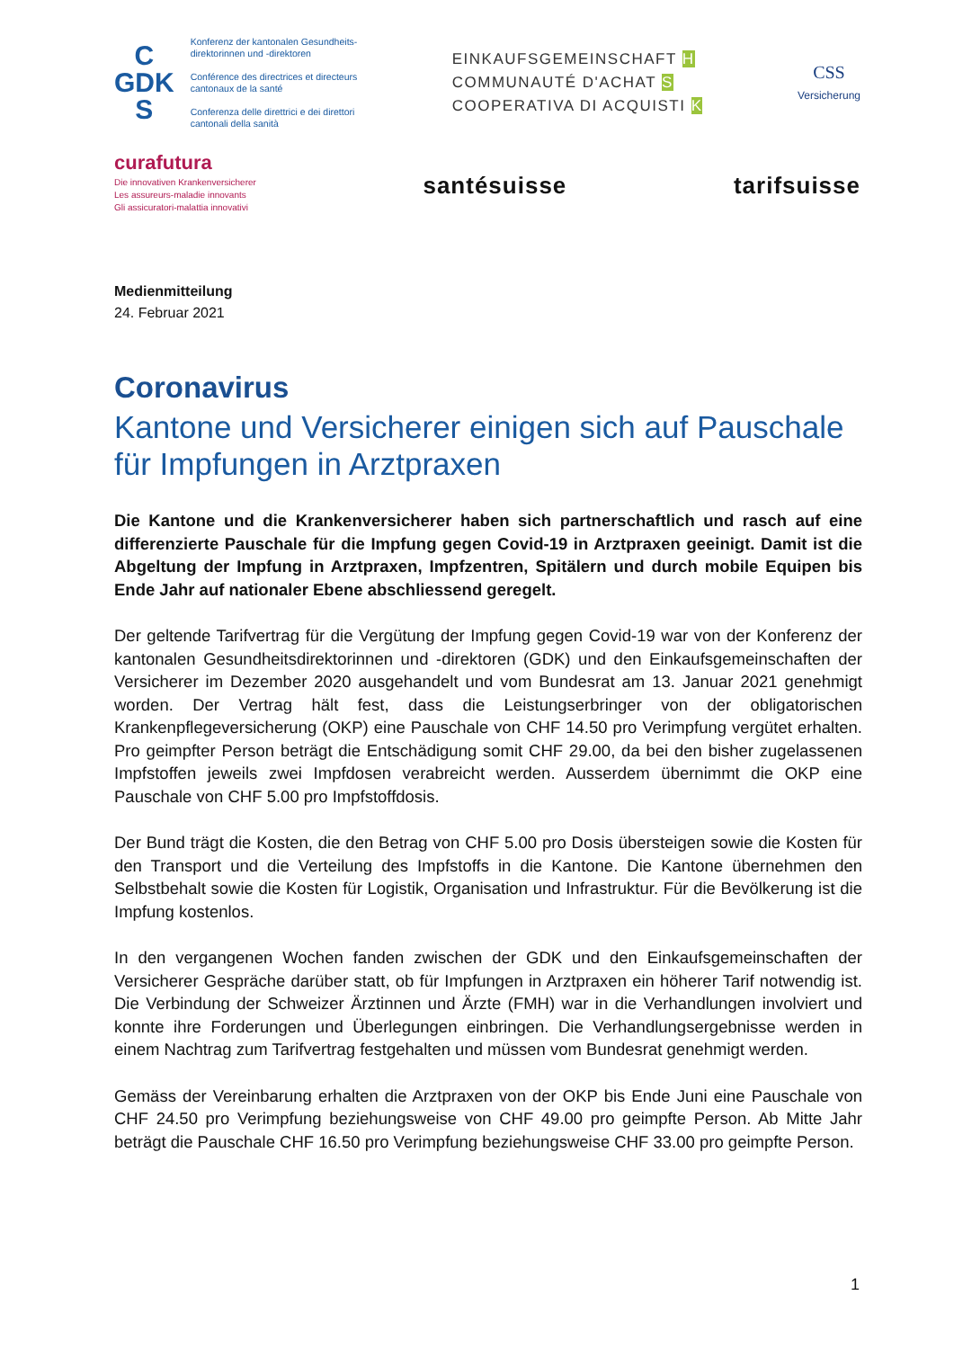C
GDK
S
Konferenz der kantonalen Gesundheits-
direktorinnen und -direktoren
Conférence des directrices et directeurs
cantonaux de la santé
Conferenza delle direttrici e dei direttori
cantonali della sanità
EINKAUFSGEMEINSCHAFT H
COMMUNAUTÉ D'ACHAT S
COOPERATIVA DI ACQUISTI K
CSS
Versicherung
curafutura
Die innovativen Krankenversicherer
Les assureurs-maladie innovants
Gli assicuratori-malattia innovativi
santésuisse tarifsuisse
Medienmitteilung
24. Februar 2021
Coronavirus
Kantone und Versicherer einigen sich auf Pauschale für Impfungen in Arztpraxen
Die Kantone und die Krankenversicherer haben sich partnerschaftlich und rasch auf eine differenzierte Pauschale für die Impfung gegen Covid-19 in Arztpraxen geeinigt. Damit ist die Abgeltung der Impfung in Arztpraxen, Impfzentren, Spitälern und durch mobile Equipen bis Ende Jahr auf nationaler Ebene abschliessend geregelt.
Der geltende Tarifvertrag für die Vergütung der Impfung gegen Covid-19 war von der Konferenz der kantonalen Gesundheitsdirektorinnen und -direktoren (GDK) und den Einkaufsgemeinschaf­ten der Versicherer im Dezember 2020 ausgehandelt und vom Bundesrat am 13. Januar 2021 genehmigt worden. Der Vertrag hält fest, dass die Leistungserbringer von der obligatorischen Krankenpflegeversicherung (OKP) eine Pauschale von CHF 14.50 pro Verimpfung vergütet er­halten. Pro geimpfter Person beträgt die Entschädigung somit CHF 29.00, da bei den bisher zu­gelassenen Impfstoffen jeweils zwei Impfdosen verabreicht werden. Ausserdem übernimmt die OKP eine Pauschale von CHF 5.00 pro Impfstoffdosis.
Der Bund trägt die Kosten, die den Betrag von CHF 5.00 pro Dosis übersteigen sowie die Kosten für den Transport und die Verteilung des Impfstoffs in die Kantone. Die Kantone übernehmen den Selbstbehalt sowie die Kosten für Logistik, Organisation und Infrastruktur. Für die Bevölkerung ist die Impfung kostenlos.
In den vergangenen Wochen fanden zwischen der GDK und den Einkaufsgemeinschaften der Versicherer Gespräche darüber statt, ob für Impfungen in Arztpraxen ein höherer Tarif notwendig ist. Die Verbindung der Schweizer Ärztinnen und Ärzte (FMH) war in die Verhandlungen involviert und konnte ihre Forderungen und Überlegungen einbringen. Die Verhandlungsergebnisse wer­den in einem Nachtrag zum Tarifvertrag festgehalten und müssen vom Bundesrat genehmigt werden.
Gemäss der Vereinbarung erhalten die Arztpraxen von der OKP bis Ende Juni eine Pauschale von CHF 24.50 pro Verimpfung beziehungsweise von CHF 49.00 pro geimpfte Person. Ab Mitte Jahr beträgt die Pauschale CHF 16.50 pro Verimpfung beziehungsweise CHF 33.00 pro geimpfte Person.
1